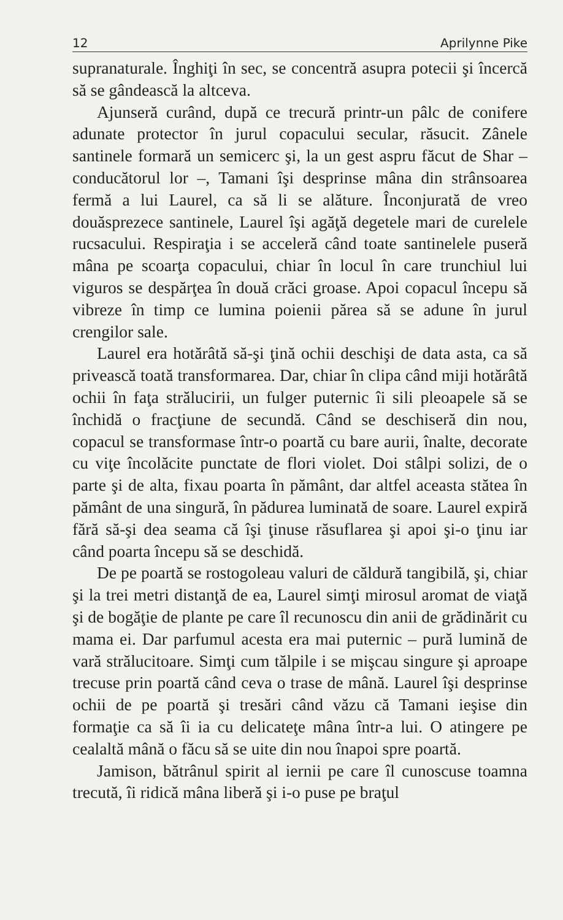12 Aprilynne Pike
supranaturale. Înghiţi în sec, se concentră asupra potecii şi încercă să se gândească la altceva.
Ajunseră curând, după ce trecură printr-un pâlc de conifere adunate protector în jurul copacului secular, răsucit. Zânele santinele formară un semicerc şi, la un gest aspru făcut de Shar – conducătorul lor –, Tamani îşi desprinse mâna din strânsoarea fermă a lui Laurel, ca să li se alăture. Înconjurată de vreo douăsprezece santinele, Laurel îşi agăţă degetele mari de curelele rucsacului. Respiraţia i se acceleră când toate santinelele puseră mâna pe scoarţa copacului, chiar în locul în care trunchiul lui viguros se despărţea în două crăci groase. Apoi copacul începu să vibreze în timp ce lumina poienii părea să se adune în jurul crengilor sale.
Laurel era hotărâtă să-şi ţină ochii deschişi de data asta, ca să privească toată transformarea. Dar, chiar în clipa când miji hotărâtă ochii în faţa strălucirii, un fulger puternic îi sili pleoapele să se închidă o fracţiune de secundă. Când se deschiseră din nou, copacul se transformase într-o poartă cu bare aurii, înalte, decorate cu viţe încolăcite punctate de flori violet. Doi stâlpi solizi, de o parte şi de alta, fixau poarta în pământ, dar altfel aceasta stătea în pământ de una singură, în pădurea luminată de soare. Laurel expiră fără să-şi dea seama că îşi ţinuse răsuflarea şi apoi şi-o ţinu iar când poarta începu să se deschidă.
De pe poartă se rostogoleau valuri de căldură tangibilă, şi, chiar şi la trei metri distanţă de ea, Laurel simţi mirosul aromat de viaţă şi de bogăţie de plante pe care îl recunoscu din anii de grădinărit cu mama ei. Dar parfumul acesta era mai puternic – pură lumină de vară strălucitoare. Simţi cum tălpile i se mişcau singure şi aproape trecuse prin poartă când ceva o trase de mână. Laurel îşi desprinse ochii de pe poartă şi tresări când văzu că Tamani ieşise din formaţie ca să îi ia cu delicateţe mâna într-a lui. O atingere pe cealaltă mână o făcu să se uite din nou înapoi spre poartă.
Jamison, bătrânul spirit al iernii pe care îl cunoscuse toamna trecută, îi ridică mâna liberă şi i-o puse pe braţul